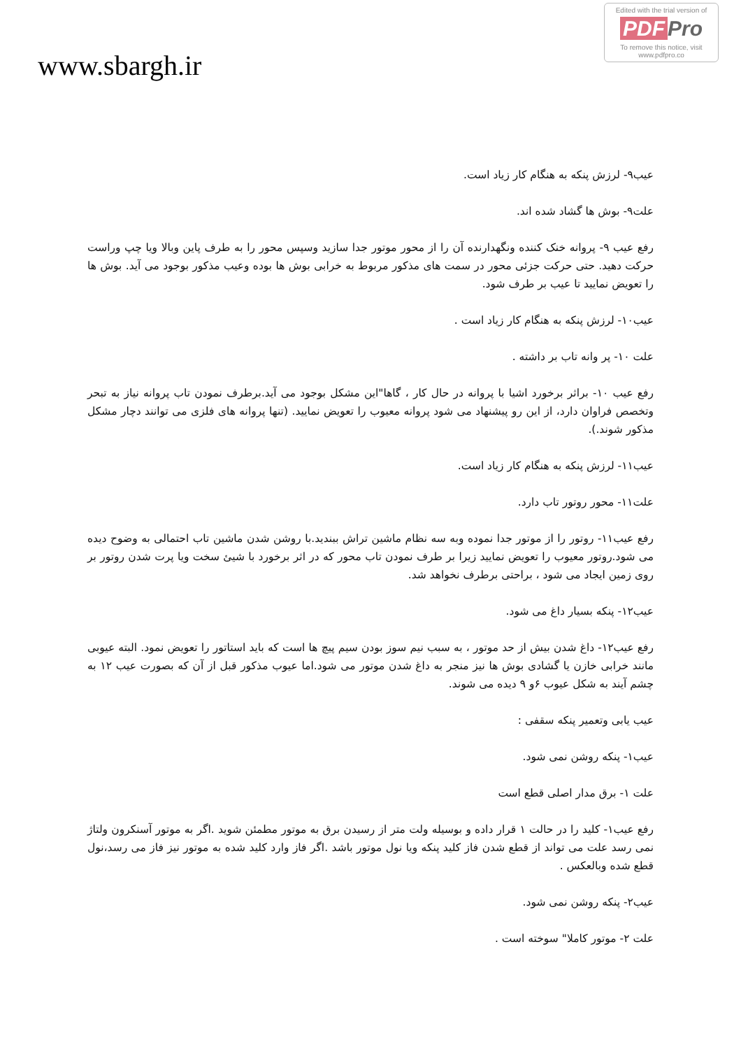www.sbargh.ir
Edited with the trial version of
PDF Pro
To remove this notice, visit
www.pdfpro.co
عیب۹- لرزش پنکه به هنگام کار زیاد است.
علت۹- بوش ها گشاد شده اند.
رفع عیب ۹- پروانه خنک کننده ونگهدارنده آن را از محور موتور جدا سازید وسپس محور را به طرف پاین وبالا ویا چپ وراست حرکت دهید. حتی حرکت جزئی محور در سمت های مذکور مربوط به خرابی بوش ها بوده وعیب مذکور بوجود می آید. بوش ها را تعویض نمایید تا عیب بر طرف شود.
عیب۱۰- لرزش پنکه به هنگام کار زیاد است .
علت ۱۰- پر وانه تاب بر داشته .
رفع عیب ۱۰- براثر برخورد اشیا با پروانه در حال کار ، گاها"این مشکل بوجود می آید.برطرف نمودن تاب پروانه نیاز به تبحر وتخصص فراوان دارد، از این رو پیشنهاد می شود پروانه معیوب را تعویض نمایید. (تنها پروانه های فلزی می توانند دچار مشکل مذکور شوند.).
عیب۱۱- لرزش پنکه به هنگام کار زیاد است.
علت۱۱- محور روتور تاب دارد.
رفع عیب۱۱- روتور را از موتور جدا نموده وبه سه نظام ماشین تراش ببندید.با روشن شدن ماشین تاب احتمالی به وضوح دیده می شود.روتور معیوب را تعویض نمایید زیرا بر طرف نمودن تاب محور که در اثر برخورد با شیئ سخت ویا پرت شدن روتور بر روی زمین ایجاد می شود ، براحتی برطرف نخواهد شد.
عیب۱۲- پنکه بسیار داغ می شود.
رفع عیب۱۲- داغ شدن بیش از حد موتور ، به سبب نیم سوز بودن سیم پیچ ها است که باید استاتور را تعویض نمود. البته عیوبی مانند خرابی خازن یا گشادی بوش ها نیز منجر به داغ شدن موتور می شود.اما عیوب مذکور قبل از آن که بصورت عیب ۱۲ به چشم آیند به شکل عیوب ۶و ۹ دیده می شوند.
عیب یابی وتعمیر پنکه سقفی :
عیب۱- پنکه روشن نمی شود.
علت ۱- برق مدار اصلی قطع است
رفع عیب۱- کلید را در حالت ۱ قرار داده و بوسیله ولت متر از رسیدن برق به موتور مطمئن شوید .اگر به موتور آسنکرون ولتاژ نمی رسد علت می تواند از قطع شدن فاز کلید پنکه ویا نول موتور باشد .اگر فاز وارد کلید شده به موتور نیز فاز می رسد،نول قطع شده وبالعکس .
عیب۲- پنکه روشن نمی شود.
علت ۲- موتور کاملا" سوخته است .